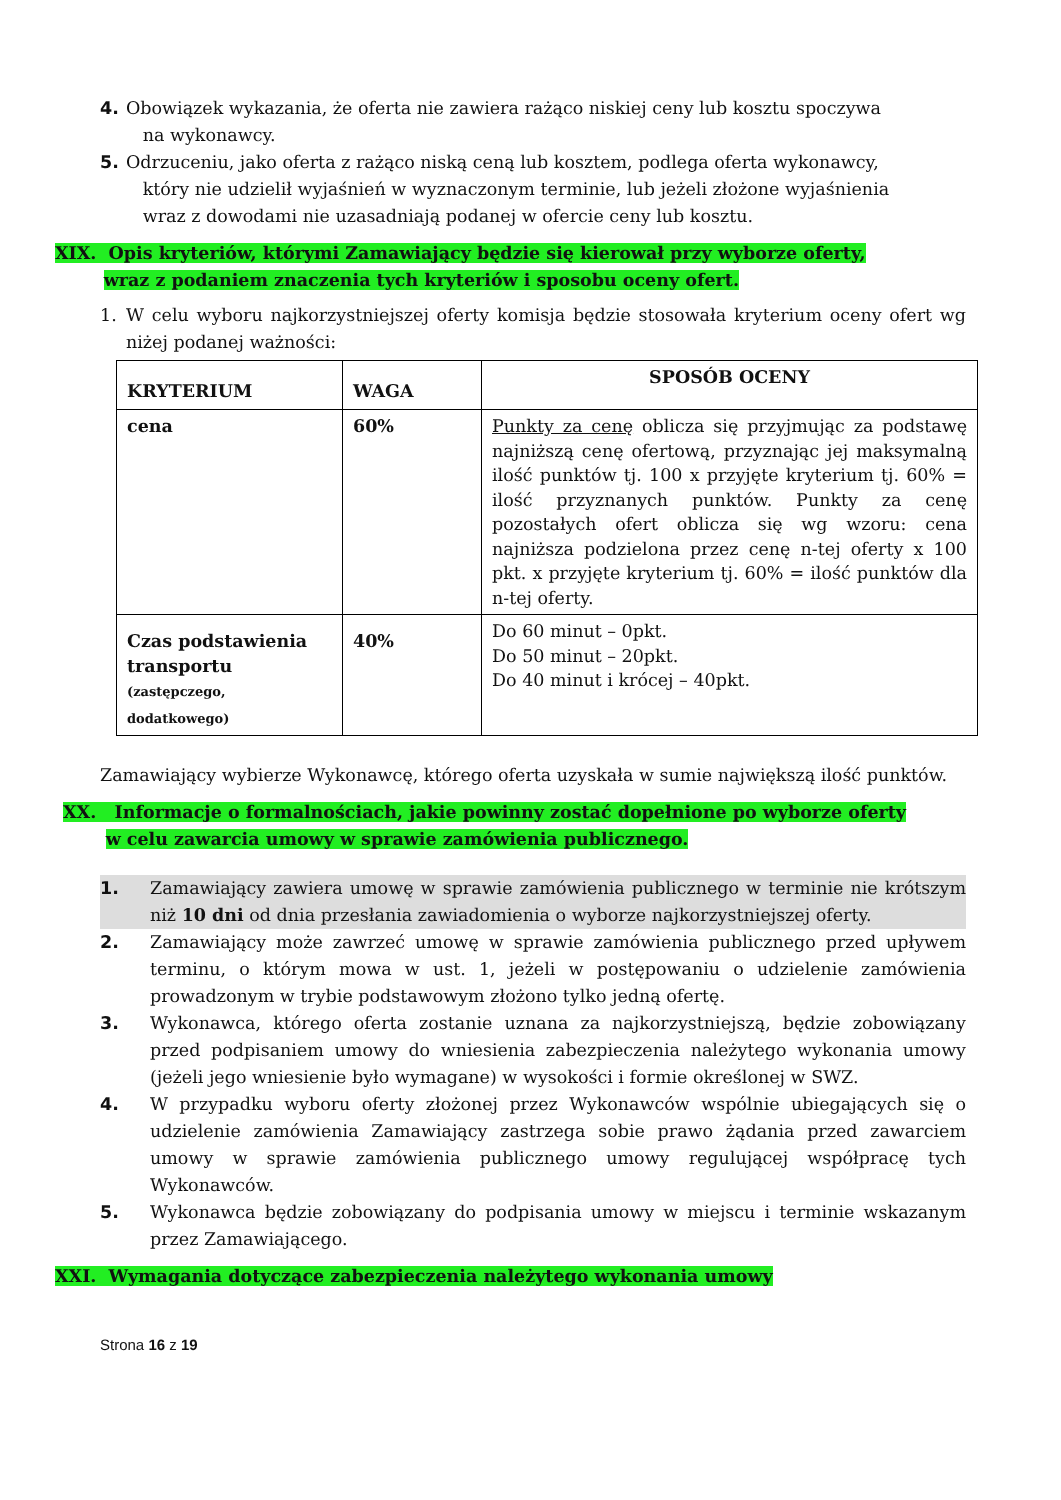4. Obowiązek wykazania, że oferta nie zawiera rażąco niskiej ceny lub kosztu spoczywa
na wykonawcy.
5. Odrzuceniu, jako oferta z rażąco niską ceną lub kosztem, podlega oferta wykonawcy,
który nie udzielił wyjaśnień w wyznaczonym terminie, lub jeżeli złożone wyjaśnienia
wraz z dowodami nie uzasadniają podanej w ofercie ceny lub kosztu.
XIX. Opis kryteriów, którymi Zamawiający będzie się kierował przy wyborze oferty,
wraz z podaniem znaczenia tych kryteriów i sposobu oceny ofert.
1. W celu wyboru najkorzystniejszej oferty komisja będzie stosowała kryterium oceny ofert wg niżej podanej ważności:
| KRYTERIUM | WAGA | SPOSÓB OCENY |
| --- | --- | --- |
| cena | 60% | Punkty za cenę oblicza się przyjmując za podstawę najniższą cenę ofertową, przyznając jej maksymalną ilość punktów tj. 100 x przyjęte kryterium tj. 60% = ilość przyznanych punktów. Punkty za cenę pozostałych ofert oblicza się wg wzoru: cena najniższa podzielona przez cenę n-tej oferty x 100 pkt. x przyjęte kryterium tj. 60% = ilość punktów dla n-tej oferty. |
| Czas podstawienia transportu (zastępczego, dodatkowego) | 40% | Do 60 minut – 0pkt. Do 50 minut – 20pkt. Do 40 minut i krócej – 40pkt. |
Zamawiający wybierze Wykonawcę, którego oferta uzyskała w sumie największą ilość punktów.
XX. Informacje o formalnościach, jakie powinny zostać dopełnione po wyborze oferty
w celu zawarcia umowy w sprawie zamówienia publicznego.
1. Zamawiający zawiera umowę w sprawie zamówienia publicznego w terminie nie krótszym niż 10 dni od dnia przesłania zawiadomienia o wyborze najkorzystniejszej oferty.
2. Zamawiający może zawrzeć umowę w sprawie zamówienia publicznego przed upływem terminu, o którym mowa w ust. 1, jeżeli w postępowaniu o udzielenie zamówienia prowadzonym w trybie podstawowym złożono tylko jedną ofertę.
3. Wykonawca, którego oferta zostanie uznana za najkorzystniejszą, będzie zobowiązany przed podpisaniem umowy do wniesienia zabezpieczenia należytego wykonania umowy (jeżeli jego wniesienie było wymagane) w wysokości i formie określonej w SWZ.
4. W przypadku wyboru oferty złożonej przez Wykonawców wspólnie ubiegających się o udzielenie zamówienia Zamawiający zastrzega sobie prawo żądania przed zawarciem umowy w sprawie zamówienia publicznego umowy regulującej współpracę tych Wykonawców.
5. Wykonawca będzie zobowiązany do podpisania umowy w miejscu i terminie wskazanym przez Zamawiającego.
XXI. Wymagania dotyczące zabezpieczenia należytego wykonania umowy
Strona 16 z 19